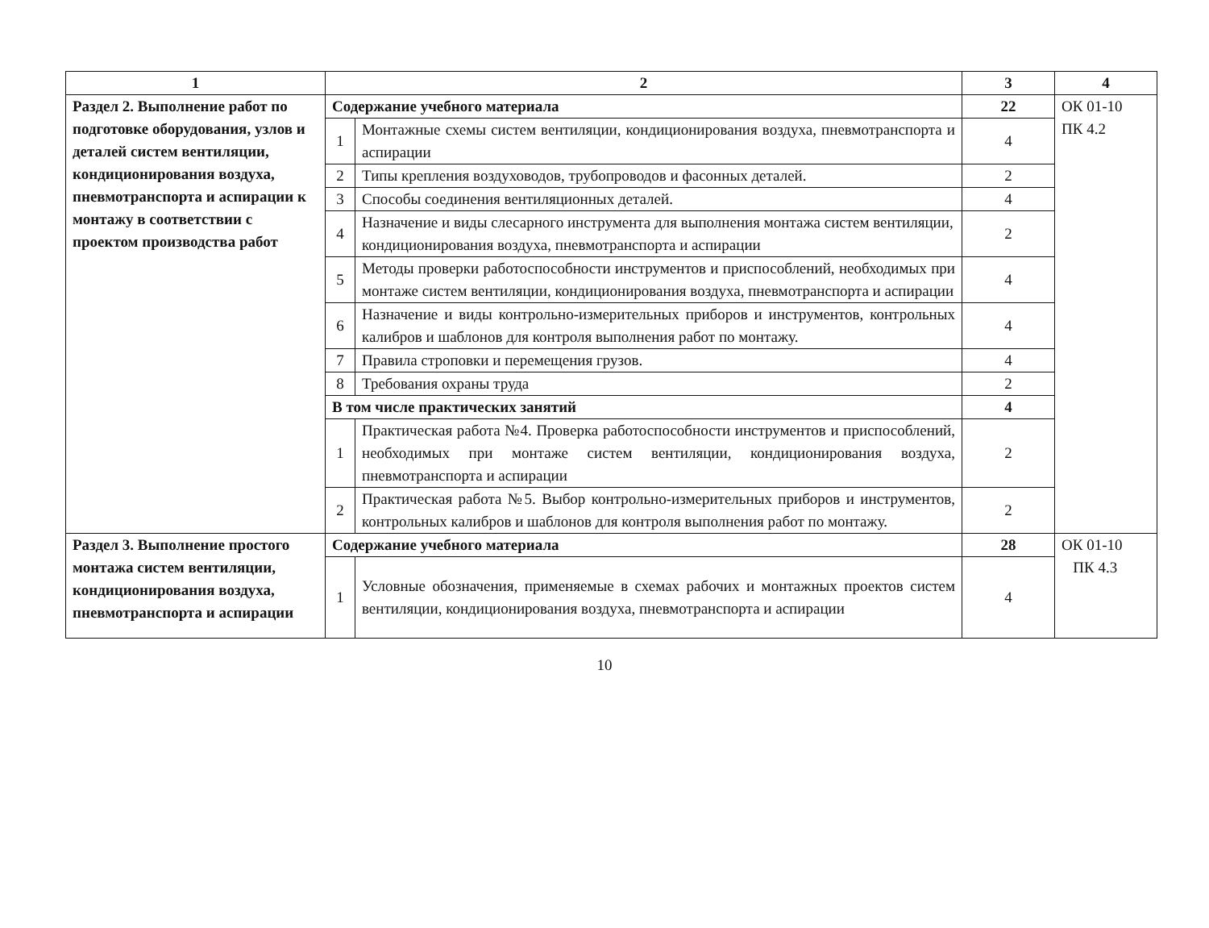| 1 | 2 | | 3 | 4 |
| --- | --- | --- | --- | --- |
| Раздел 2. Выполнение работ по подготовке оборудования, узлов и деталей систем вентиляции, кондиционирования воздуха, пневмотранспорта и аспирации к монтажу в соответствии с проектом производства работ | Содержание учебного материала | | 22 | ОК 01-10 ПК 4.2 |
| | 1 | Монтажные схемы систем вентиляции, кондиционирования воздуха, пневмотранспорта и аспирации | 4 | |
| | 2 | Типы крепления воздуховодов, трубопроводов и фасонных деталей. | 2 | |
| | 3 | Способы соединения вентиляционных деталей. | 4 | |
| | 4 | Назначение и виды слесарного инструмента для выполнения монтажа систем вентиляции, кондиционирования воздуха, пневмотранспорта и аспирации | 2 | |
| | 5 | Методы проверки работоспособности инструментов и приспособлений, необходимых при монтаже систем вентиляции, кондиционирования воздуха, пневмотранспорта и аспирации | 4 | |
| | 6 | Назначение и виды контрольно-измерительных приборов и инструментов, контрольных калибров и шаблонов для контроля выполнения работ по монтажу. | 4 | |
| | 7 | Правила строповки и перемещения грузов. | 4 | |
| | 8 | Требования охраны труда | 2 | |
| | В том числе практических занятий | | 4 | |
| | 1 | Практическая работа №4. Проверка работоспособности инструментов и приспособлений, необходимых при монтаже систем вентиляции, кондиционирования воздуха, пневмотранспорта и аспирации | 2 | |
| | 2 | Практическая работа №5. Выбор контрольно-измерительных приборов и инструментов, контрольных калибров и шаблонов для контроля выполнения работ по монтажу. | 2 | |
| Раздел 3. Выполнение простого монтажа систем вентиляции, кондиционирования воздуха, пневмотранспорта и аспирации | Содержание учебного материала | | 28 | ОК 01-10 ПК 4.3 |
| | 1 | Условные обозначения, применяемые в схемах рабочих и монтажных проектов систем вентиляции, кондиционирования воздуха, пневмотранспорта и аспирации | 4 | |
10